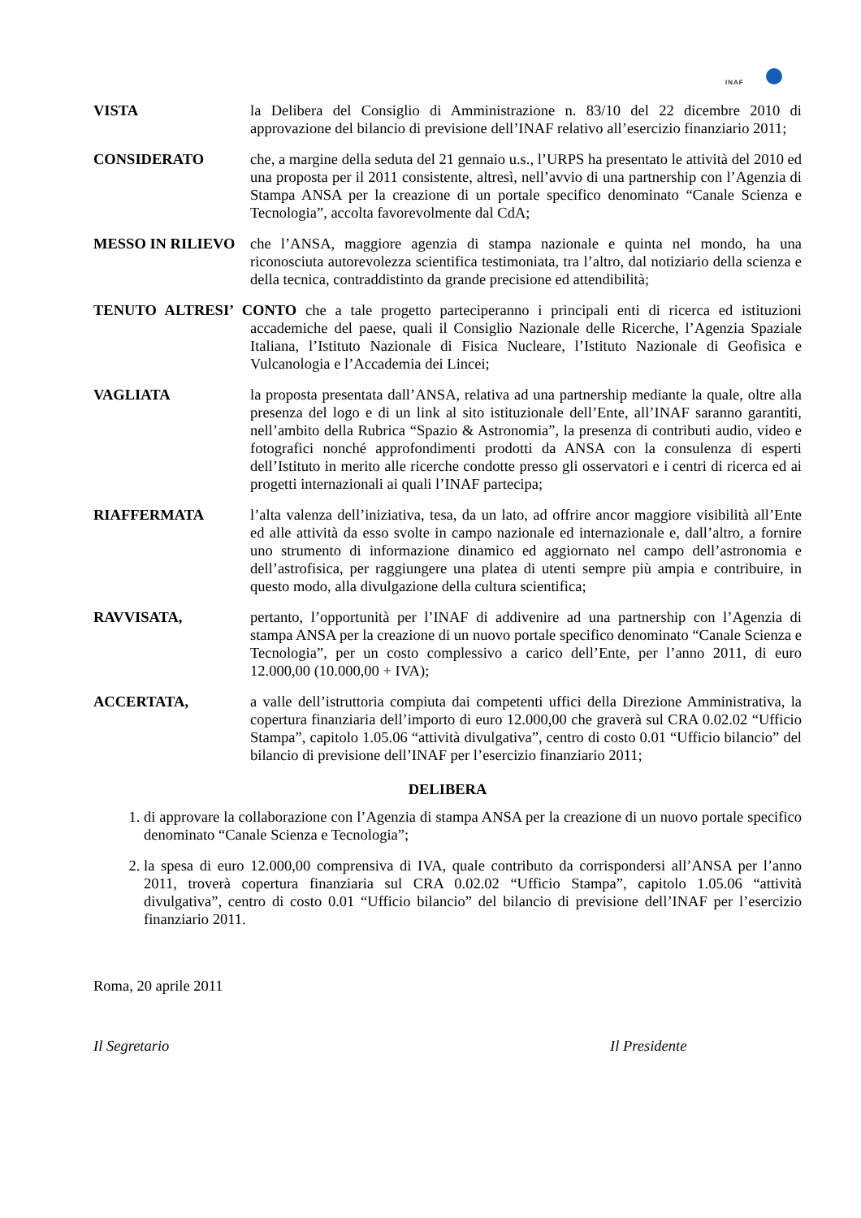INAF
VISTA la Delibera del Consiglio di Amministrazione n. 83/10 del 22 dicembre 2010 di approvazione del bilancio di previsione dell’INAF relativo all’esercizio finanziario 2011;
CONSIDERATO che, a margine della seduta del 21 gennaio u.s., l’URPS ha presentato le attività del 2010 ed una proposta per il 2011 consistente, altresì, nell’avvio di una partnership con l’Agenzia di Stampa ANSA per la creazione di un portale specifico denominato “Canale Scienza e Tecnologia”, accolta favorevolmente dal CdA;
MESSO IN RILIEVO che l’ANSA, maggiore agenzia di stampa nazionale e quinta nel mondo, ha una riconosciuta autorevolezza scientifica testimoniata, tra l’altro, dal notiziario della scienza e della tecnica, contraddistinto da grande precisione ed attendibilità;
TENUTO ALTRESI’ CONTO che a tale progetto parteciperanno i principali enti di ricerca ed istituzioni accademiche del paese, quali il Consiglio Nazionale delle Ricerche, l’Agenzia Spaziale Italiana, l’Istituto Nazionale di Fisica Nucleare, l’Istituto Nazionale di Geofisica e Vulcanologia e l’Accademia dei Lincei;
VAGLIATA la proposta presentata dall’ANSA, relativa ad una partnership mediante la quale, oltre alla presenza del logo e di un link al sito istituzionale dell’Ente, all’INAF saranno garantiti, nell’ambito della Rubrica “Spazio & Astronomia”, la presenza di contributi audio, video e fotografici nonché approfondimenti prodotti da ANSA con la consulenza di esperti dell’Istituto in merito alle ricerche condotte presso gli osservatori e i centri di ricerca ed ai progetti internazionali ai quali l’INAF partecipa;
RIAFFERMATA l’alta valenza dell’iniziativa, tesa, da un lato, ad offrire ancor maggiore visibilità all’Ente ed alle attività da esso svolte in campo nazionale ed internazionale e, dall’altro, a fornire uno strumento di informazione dinamico ed aggiornato nel campo dell’astronomia e dell’astrofisica, per raggiungere una platea di utenti sempre più ampia e contribuire, in questo modo, alla divulgazione della cultura scientifica;
RAVVISATA, pertanto, l’opportunità per l’INAF di addivenire ad una partnership con l’Agenzia di stampa ANSA per la creazione di un nuovo portale specifico denominato “Canale Scienza e Tecnologia”, per un costo complessivo a carico dell’Ente, per l’anno 2011, di euro 12.000,00 (10.000,00 + IVA);
ACCERTATA, a valle dell’istruttoria compiuta dai competenti uffici della Direzione Amministrativa, la copertura finanziaria dell’importo di euro 12.000,00 che graverà sul CRA 0.02.02 “Ufficio Stampa”, capitolo 1.05.06 “attività divulgativa”, centro di costo 0.01 “Ufficio bilancio” del bilancio di previsione dell’INAF per l’esercizio finanziario 2011;
DELIBERA
1. di approvare la collaborazione con l’Agenzia di stampa ANSA per la creazione di un nuovo portale specifico denominato “Canale Scienza e Tecnologia”;
2. la spesa di euro 12.000,00 comprensiva di IVA, quale contributo da corrispondersi all’ANSA per l’anno 2011, troverà copertura finanziaria sul CRA 0.02.02 “Ufficio Stampa”, capitolo 1.05.06 “attività divulgativa”, centro di costo 0.01 “Ufficio bilancio” del bilancio di previsione dell’INAF per l’esercizio finanziario 2011.
Roma, 20 aprile 2011
Il Segretario Il Presidente